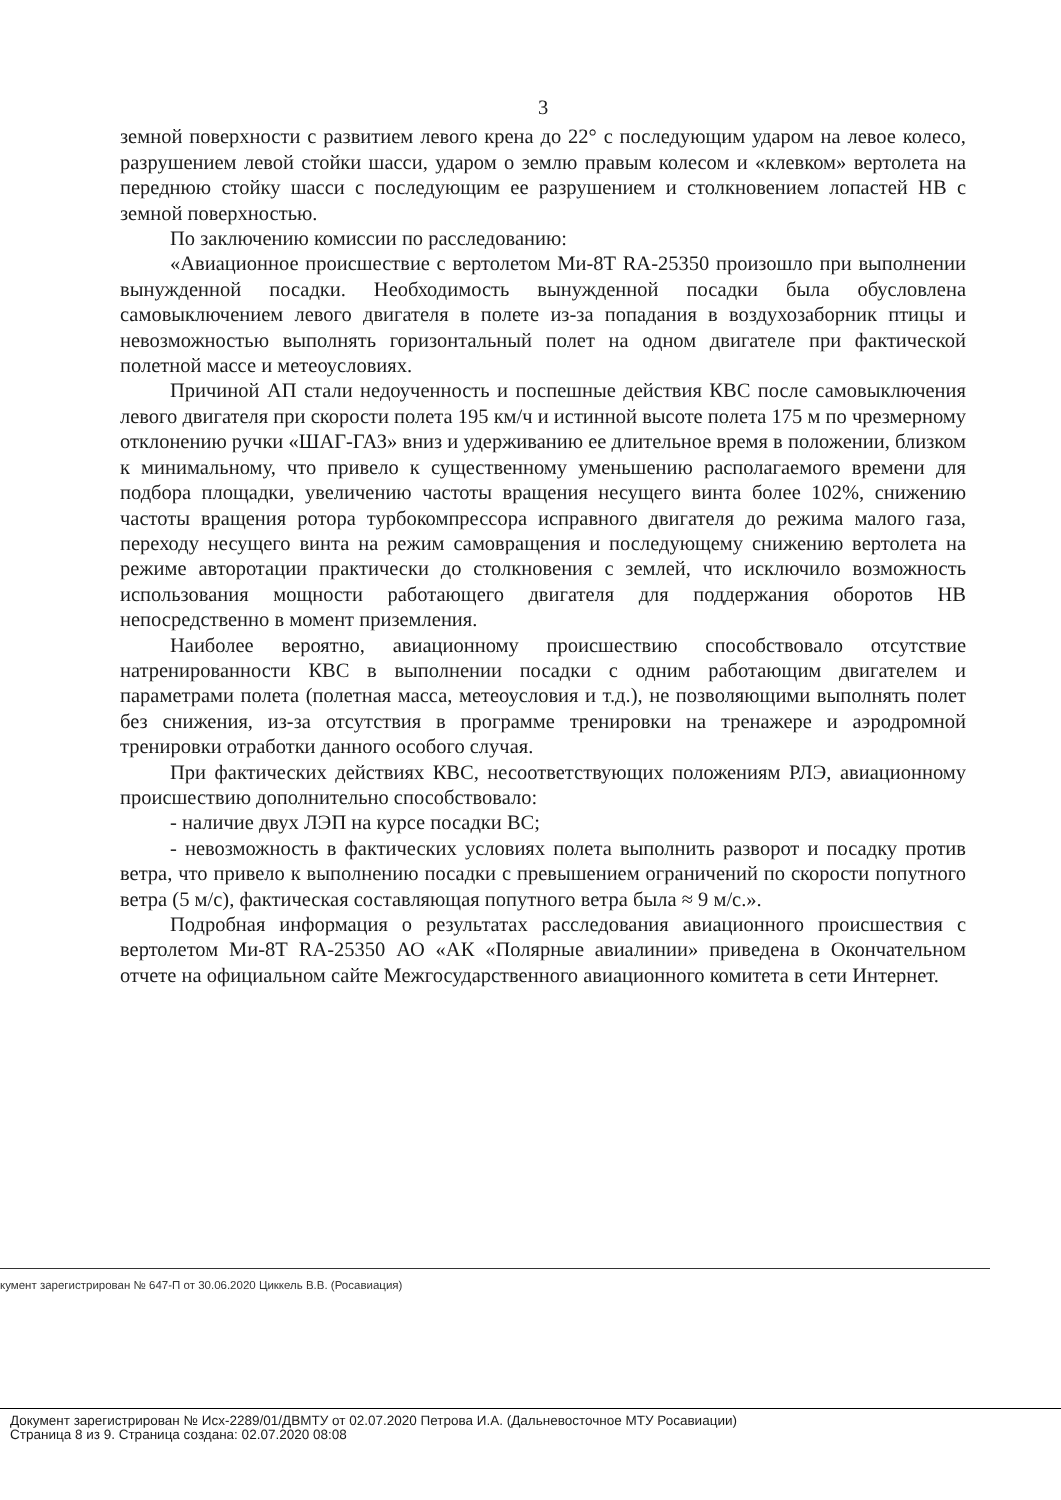3
земной поверхности с развитием левого крена до 22° с последующим ударом на левое колесо, разрушением левой стойки шасси, ударом о землю правым колесом и «клевком» вертолета на переднюю стойку шасси с последующим ее разрушением и столкновением лопастей НВ с земной поверхностью.
По заключению комиссии по расследованию:
«Авиационное происшествие с вертолетом Ми-8Т RA-25350 произошло при выполнении вынужденной посадки. Необходимость вынужденной посадки была обусловлена самовыключением левого двигателя в полете из-за попадания в воздухозаборник птицы и невозможностью выполнять горизонтальный полет на одном двигателе при фактической полетной массе и метеоусловиях.
Причиной АП стали недоученность и поспешные действия КВС после самовыключения левого двигателя при скорости полета 195 км/ч и истинной высоте полета 175 м по чрезмерному отклонению ручки «ШАГ-ГАЗ» вниз и удерживанию ее длительное время в положении, близком к минимальному, что привело к существенному уменьшению располагаемого времени для подбора площадки, увеличению частоты вращения несущего винта более 102%, снижению частоты вращения ротора турбокомпрессора исправного двигателя до режима малого газа, переходу несущего винта на режим самовращения и последующему снижению вертолета на режиме авторотации практически до столкновения с землей, что исключило возможность использования мощности работающего двигателя для поддержания оборотов НВ непосредственно в момент приземления.
Наиболее вероятно, авиационному происшествию способствовало отсутствие натренированности КВС в выполнении посадки с одним работающим двигателем и параметрами полета (полетная масса, метеоусловия и т.д.), не позволяющими выполнять полет без снижения, из-за отсутствия в программе тренировки на тренажере и аэродромной тренировки отработки данного особого случая.
При фактических действиях КВС, несоответствующих положениям РЛЭ, авиационному происшествию дополнительно способствовало:
- наличие двух ЛЭП на курсе посадки ВС;
- невозможность в фактических условиях полета выполнить разворот и посадку против ветра, что привело к выполнению посадки с превышением ограничений по скорости попутного ветра (5 м/с), фактическая составляющая попутного ветра была ≈ 9 м/с.».
Подробная информация о результатах расследования авиационного происшествия с вертолетом Ми-8Т RA-25350 АО «АК «Полярные авиалинии» приведена в Окончательном отчете на официальном сайте Межгосударственного авиационного комитета в сети Интернет.
кумент зарегистрирован № 647-П от 30.06.2020 Циккель В.В. (Росавиация)
Документ зарегистрирован № Исх-2289/01/ДВМТУ от 02.07.2020 Петрова И.А. (Дальневосточное МТУ Росавиации)
Страница 8 из 9. Страница создана: 02.07.2020 08:08